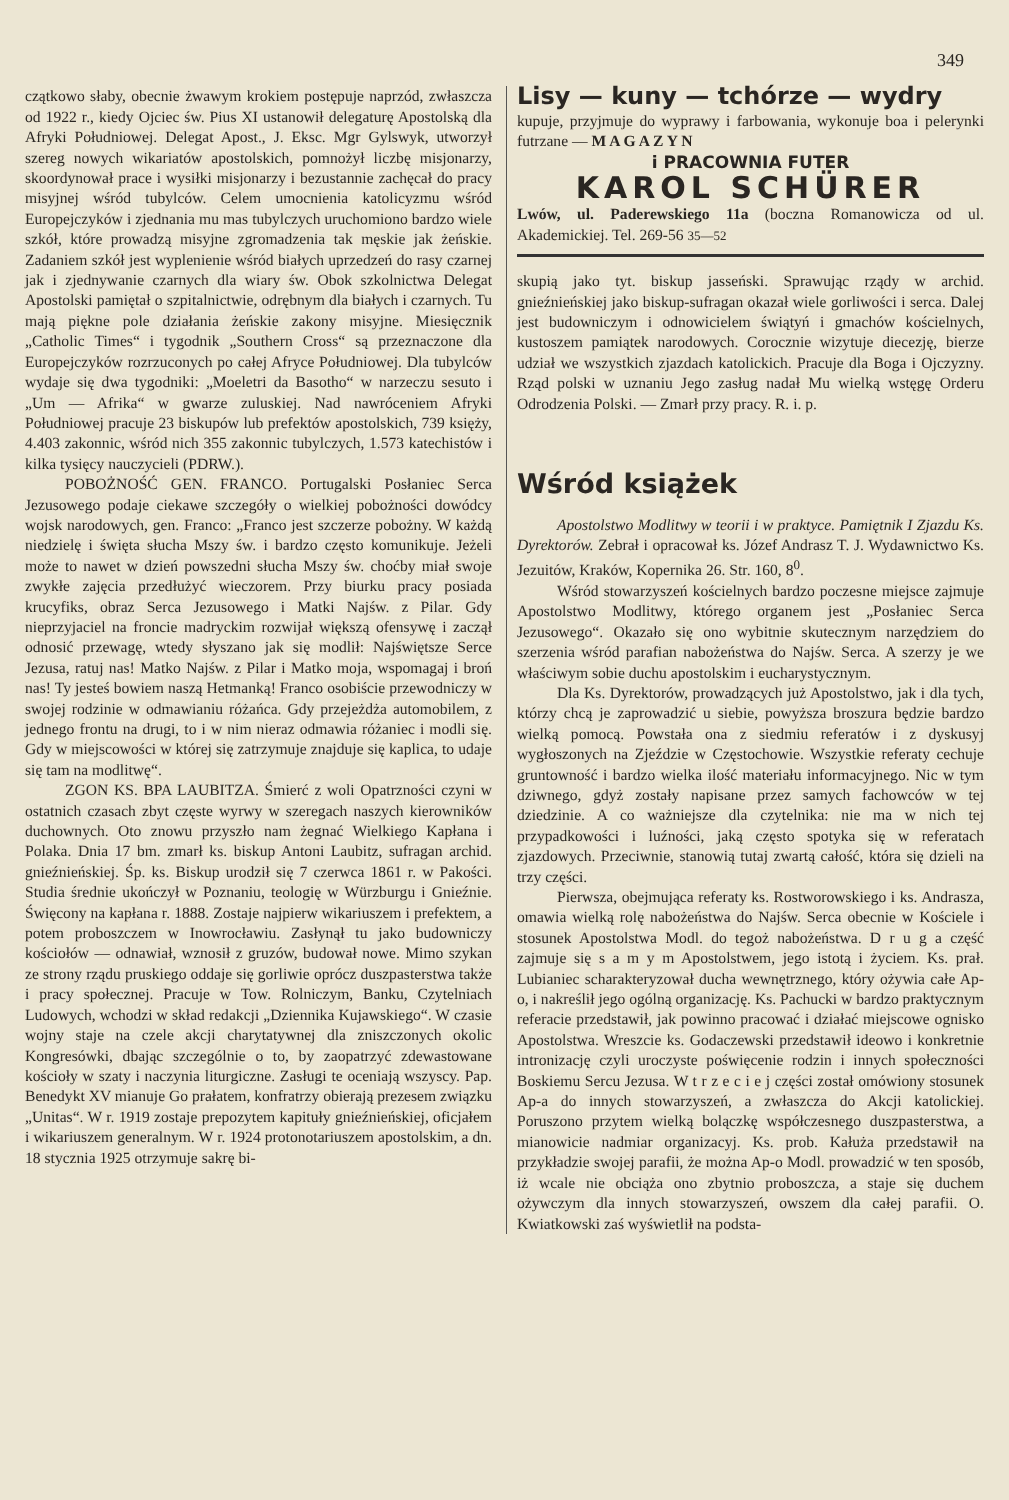349
czątkowo słaby, obecnie żwawym krokiem postępuje naprzód, zwłaszcza od 1922 r., kiedy Ojciec św. Pius XI ustanowił delegaturę Apostolską dla Afryki Południowej. Delegat Apost., J. Eksc. Mgr Gylswyk, utworzył szereg nowych wikariatów apostolskich, pomnożył liczbę misjonarzy, skoordynował prace i wysiłki misjonarzy i bezustannie zachęcał do pracy misyjnej wśród tubylców. Celem umocnienia katolicyzmu wśród Europejczyków i zjednania mu mas tubylczych uruchomiono bardzo wiele szkół, które prowadzą misyjne zgromadzenia tak męskie jak żeńskie. Zadaniem szkół jest wyplenienie wśród białych uprzedzeń do rasy czarnej jak i zjednywanie czarnych dla wiary św. Obok szkolnictwa Delegat Apostolski pamiętał o szpitalnictwie, odrębnym dla białych i czarnych. Tu mają piękne pole działania żeńskie zakony misyjne. Miesięcznik „Catholic Times“ i tygodnik „Southern Cross“ są przeznaczone dla Europejczyków rozrzuconych po całej Afryce Południowej. Dla tubylców wydaje się dwa tygodniki: „Moeletri da Basotho“ w narzeczu sesuto i „Um — Afrika“ w gwarze zuluskiej. Nad nawróceniem Afryki Południowej pracuje 23 biskupów lub prefektów apostolskich, 739 księży, 4.403 zakonnic, wśród nich 355 zakonnic tubylczych, 1.573 katechistów i kilka tysięcy nauczycieli (PDRW.).
POBOŻNOŚĆ GEN. FRANCO. Portugalski Posłaniec Serca Jezusowego podaje ciekawe szczegóły o wielkiej pobożności dowódcy wojsk narodowych, gen. Franco: „Franco jest szczerze pobożny. W każdą niedzielę i święta słucha Mszy św. i bardzo często komunikuje. Jeżeli może to nawet w dzień powszedni słucha Mszy św. choćby miał swoje zwykłe zajęcia przedłużyć wieczorem. Przy biurku pracy posiada krucyfiks, obraz Serca Jezusowego i Matki Najśw. z Pilar. Gdy nieprzyjaciel na froncie madryckim rozwijał większą ofensywę i zaczął odnosić przewagę, wtedy słyszano jak się modlił: Najświętsze Serce Jezusa, ratuj nas! Matko Najśw. z Pilar i Matko moja, wspomagaj i broń nas! Ty jesteś bowiem naszą Hetmanką! Franco osobiście przewodniczy w swojej rodzinie w odmawianiu różańca. Gdy przejeżdża automobilem, z jednego frontu na drugi, to i w nim nieraz odmawia różaniec i modli się. Gdy w miejscowości w której się zatrzymuje znajduje się kaplica, to udaje się tam na modlitwę“.
ZGON KS. BPA LAUBITZA. Śmierć z woli Opatrzności czyni w ostatnich czasach zbyt częste wyrwy w szeregach naszych kierowników duchownych. Oto znowu przyszło nam żegnać Wielkiego Kapłana i Polaka. Dnia 17 bm. zmarł ks. biskup Antoni Laubitz, sufragan archid. gnieźnieńskiej. Śp. ks. Biskup urodził się 7 czerwca 1861 r. w Pakości. Studia średnie ukończył w Poznaniu, teologię w Würzburgu i Gnieźnie. Święcony na kapłana r. 1888. Zostaje najpierw wikariuszem i prefektem, a potem proboszczem w Inowrocławiu. Zasłynął tu jako budowniczy kościołów — odnawiał, wznosił z gruzów, budował nowe. Mimo szykan ze strony rządu pruskiego oddaje się gorliwie oprócz duszpasterstwa także i pracy społecznej. Pracuje w Tow. Rolniczym, Banku, Czytelniach Ludowych, wchodzi w skład redakcji „Dziennika Kujawskiego“. W czasie wojny staje na czele akcji charytatywnej dla zniszczonych okolic Kongresówki, dbając szczególnie o to, by zaopatrzyć zdewastowane kościoły w szaty i naczynia liturgiczne. Zasługi te oceniają wszyscy. Pap. Benedykt XV mianuje Go prałatem, konfratrzy obierają prezesem związku „Unitas“. W r. 1919 zostaje prepozytem kapituły gnieźnieńskiej, oficjałem i wikariuszem generalnym. W r. 1924 protonotariuszem apostolskim, a dn. 18 stycznia 1925 otrzymuje sakrę bi-
Lisy — kuny — tchórze — wydry
kupuje, przyjmuje do wyprawy i farbowania, wykonuje boa i pelerynki futrzane — M A G A Z Y N
i PRACOWNIA FUTER
KAROL SCHÜRER
Lwów, ul. Paderewskiego 11a (boczna Romanowicza od ul. Akademickiej. Tel. 269-56 35—52
skupią jako tyt. biskup jasseński. Sprawując rządy w archid. gnieźnieńskiej jako biskup-sufragan okazał wiele gorliwości i serca. Dalej jest budowniczym i odnowicielem świątyń i gmachów kościelnych, kustoszem pamiątek narodowych. Corocznie wizytuje diecezję, bierze udział we wszystkich zjazdach katolickich. Pracuje dla Boga i Ojczyzny. Rząd polski w uznaniu Jego zasług nadał Mu wielką wstęgę Orderu Odrodzenia Polski. — Zmarł przy pracy. R. i. p.
Wśród książek
Apostolstwo Modlitwy w teorii i w praktyce. Pamiętnik I Zjazdu Ks. Dyrektorów. Zebrał i opracował ks. Józef Andrasz T. J. Wydawnictwo Ks. Jezuitów, Kraków, Kopernika 26. Str. 160, 8<sup>0</sup>.
Wśród stowarzyszeń kościelnych bardzo poczesne miejsce zajmuje Apostolstwo Modlitwy, którego organem jest „Posłaniec Serca Jezusowego“. Okazało się ono wybitnie skutecznym narzędziem do szerzenia wśród parafian nabożeństwa do Najśw. Serca. A szerzy je we właściwym sobie duchu apostolskim i eucharystycznym.
Dla Ks. Dyrektorów, prowadzących już Apostolstwo, jak i dla tych, którzy chcą je zaprowadzić u siebie, powyższa broszura będzie bardzo wielką pomocą. Powstała ona z siedmiu referatów i z dyskusyj wygłoszonych na Zjeździe w Częstochowie. Wszystkie referaty cechuje gruntowność i bardzo wielka ilość materiału informacyjnego. Nic w tym dziwnego, gdyż zostały napisane przez samych fachowców w tej dziedzinie. A co ważniejsze dla czytelnika: nie ma w nich tej przypadkowości i luźności, jaką często spotyka się w referatach zjazdowych. Przeciwnie, stanowią tutaj zwartą całość, która się dzieli na trzy części.
Pierwsza, obejmująca referaty ks. Rostworowskiego i ks. Andrasza, omawia wielką rolę nabożeństwa do Najśw. Serca obecnie w Kościele i stosunek Apostolstwa Modl. do tegoż nabożeństwa. D r u g a część zajmuje się s a m y m Apostolstwem, jego istotą i życiem. Ks. prał. Lubianiec scharakteryzował ducha wewnętrznego, który ożywia całe Ap-o, i nakreślił jego ogólną organizację. Ks. Pachucki w bardzo praktycznym referacie przedstawił, jak powinno pracować i działać miejscowe ognisko Apostolstwa. Wreszcie ks. Godaczewski przedstawił ideowo i konkretnie intronizację czyli uroczyste poświęcenie rodzin i innych społeczności Boskiemu Sercu Jezusa. W t r z e c i e j części został omówiony stosunek Ap-a do innych stowarzyszeń, a zwłaszcza do Akcji katolickiej. Poruszono przytem wielką bolączkę współczesnego duszpasterstwa, a mianowicie nadmiar organizacyj. Ks. prob. Kałuża przedstawił na przykładzie swojej parafii, że można Ap-o Modl. prowadzić w ten sposób, iż wcale nie obciąża ono zbytnio proboszcza, a staje się duchem ożywczym dla innych stowarzyszeń, owszem dla całej parafii. O. Kwiatkowski zaś wyświetlił na podsta-